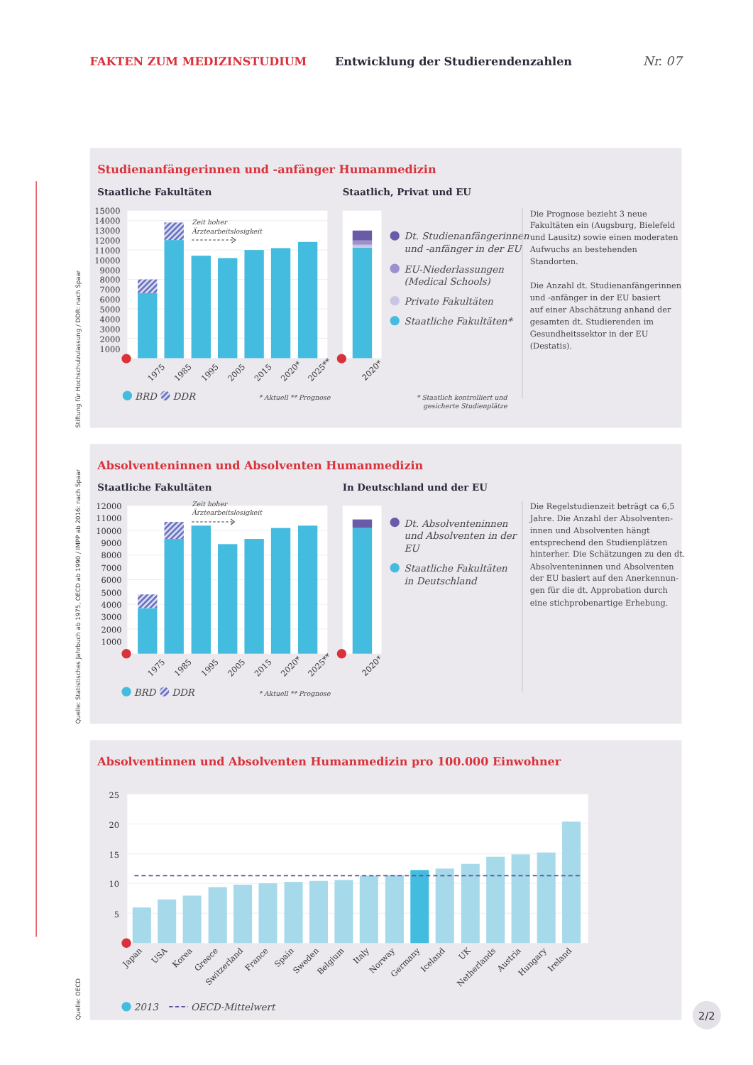FAKTEN ZUM MEDIZINSTUDIUM
Entwicklung der Studierendenzahlen
Nr. 07
Studienanfängerinnen und -anfänger Humanmedizin
Staatliche Fakultäten
Staatlich, Privat und EU
Stiftung für Hochschulzulassung / DDR: nach Spaar
15000
14000
13000
12000
11000
10000
9000
8000
7000
6000
5000
4000
3000
2000
1000
Zeit hoher
Ärztearbeitslosigkeit
1975
1985
1995
2005
2015
2020*
2025**
BRD
DDR
* Aktuell ** Prognose
2020*
Dt. Studienanfängerinnen
und -anfänger in der EU
EU-Niederlassungen
(Medical Schools)
Private Fakultäten
Staatliche Fakultäten*
* Staatlich kontrolliert und
gesicherte Studienplätze
Die Prognose bezieht 3 neue
Fakultäten ein (Augsburg, Bielefeld
und Lausitz) sowie einen moderaten
Aufwuchs an bestehenden
Standorten.
Die Anzahl dt. Studienanfängerinnen
und -anfänger in der EU basiert
auf einer Abschätzung anhand der
gesamten dt. Studierenden im
Gesundheitssektor in der EU
(Destatis).
Absolventeninnen und Absolventen Humanmedizin
Staatliche Fakultäten
In Deutschland und der EU
Quelle: Statistisches Jahrbuch ab 1975, OECD ab 1990 / IMPP ab 2016: nach Spaar
12000
11000
10000
9000
8000
7000
6000
5000
4000
3000
2000
1000
Zeit hoher
Ärztearbeitslosigkeit
1975
1985
1995
2005
2015
2020*
2025**
BRD
DDR
* Aktuell ** Prognose
2020*
Dt. Absolventeninnen
und Absolventen in der
EU
Staatliche Fakultäten
in Deutschland
Die Regelstudienzeit beträgt ca 6,5
Jahre. Die Anzahl der Absolventen-
innen und Absolventen hängt
entsprechend den Studienplätzen
hinterher. Die Schätzungen zu den dt.
Absolventeninnen und Absolventen
der EU basiert auf den Anerkennun-
gen für die dt. Approbation durch
eine stichprobenartige Erhebung.
Absolventinnen und Absolventen Humanmedizin pro 100.000 Einwohner
Quelle: OECD
25
20
15
10
5
Japan
USA
Korea
Greece
Switzerland
France
Spain
Sweden
Belgium
Italy
Norway
Germany
Iceland
UK
Netherlands
Austria
Hungary
Ireland
2013
OECD-Mittelwert
2/2